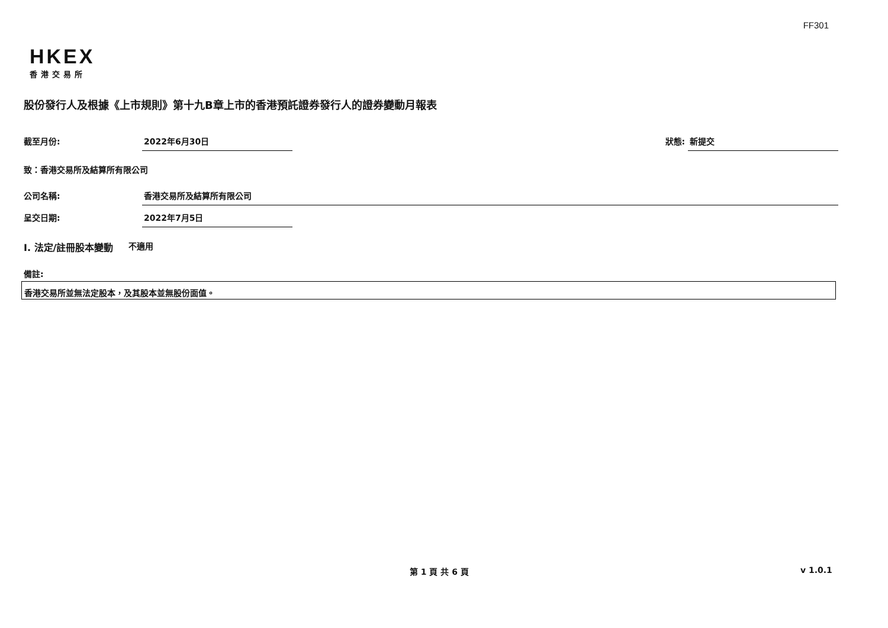FF301
HKEX
香港交易所
股份發行人及根據《上市規則》第十九B章上市的香港預託證券發行人的證券變動月報表
截至月份: 2022年6月30日 狀態: 新提交
致：香港交易所及結算所有限公司
公司名稱: 香港交易所及結算所有限公司
呈交日期: 2022年7月5日
I. 法定/註冊股本變動 不適用
備註:
香港交易所並無法定股本，及其股本並無股份面值。
第 1 頁 共 6 頁 v 1.0.1